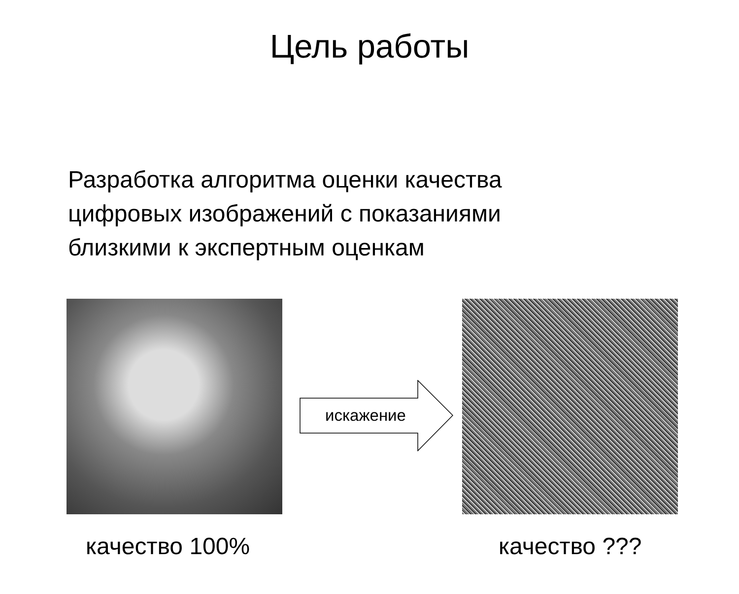Цель работы
Разработка алгоритма оценки качества
цифровых изображений с показаниями
близкими к экспертным оценкам
искажение
качество 100% качество ???